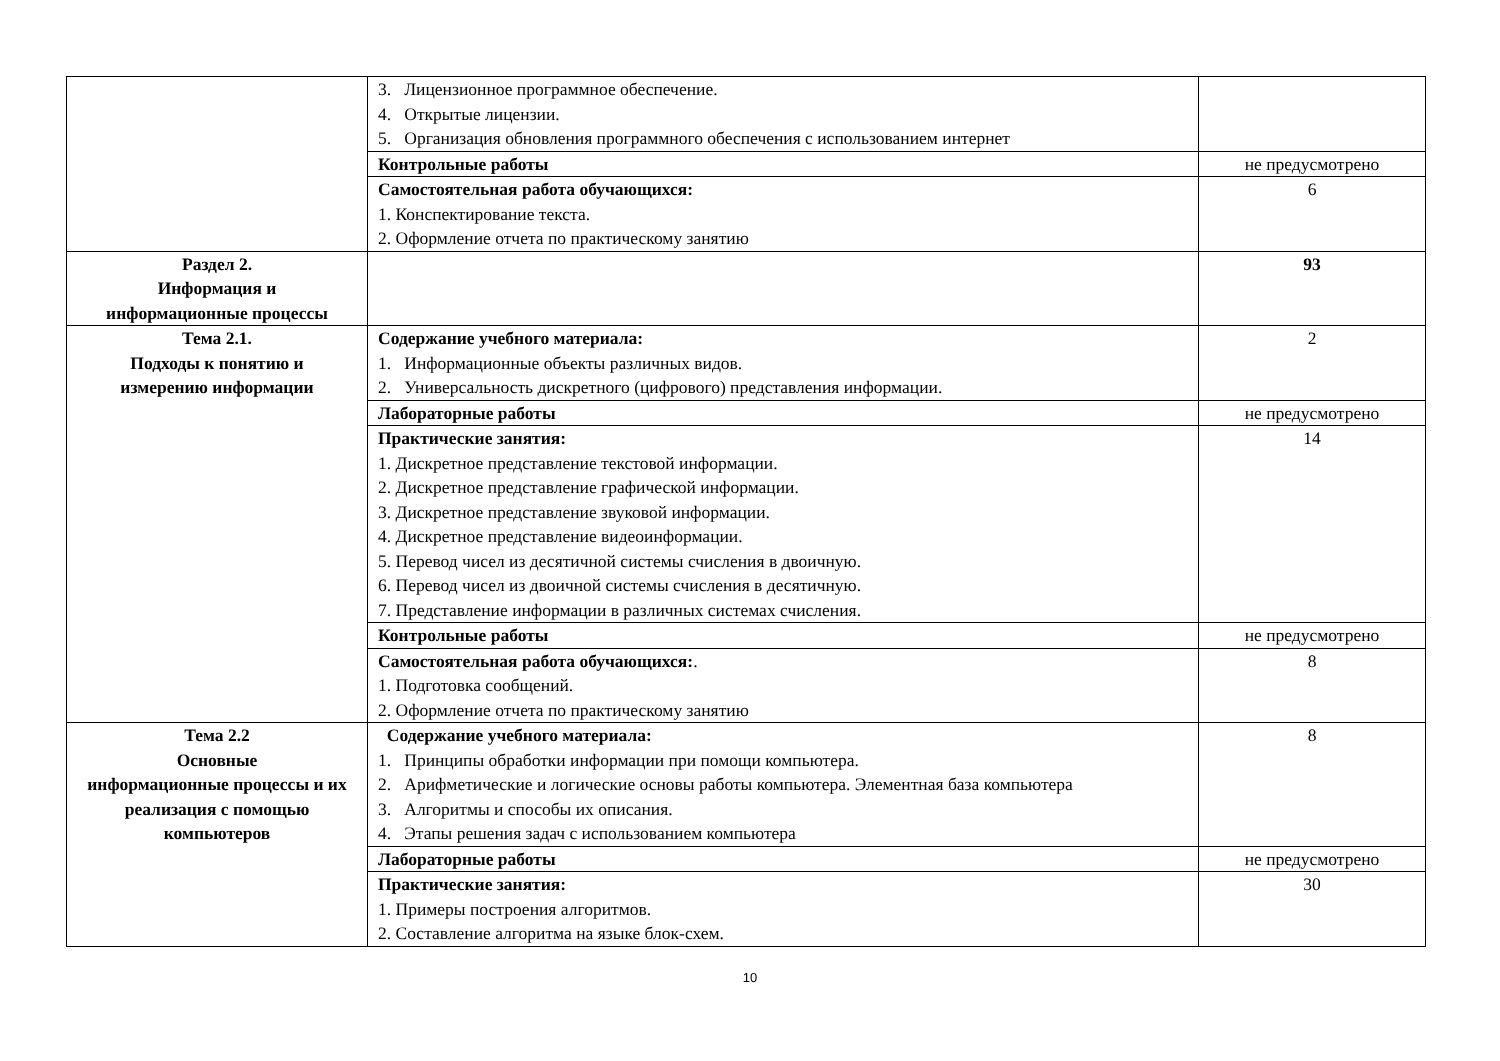| | 3. Лицензионное программное обеспечение. 4. Открытые лицензии. 5. Организация обновления программного обеспечения с использованием интернет | |
| | Контрольные работы | не предусмотрено |
| | Самостоятельная работа обучающихся: 1. Конспектирование текста. 2. Оформление отчета по практическому занятию | 6 |
| Раздел 2. Информация и информационные процессы | | 93 |
| Тема 2.1. Подходы к понятию и измерению информации | Содержание учебного материала: 1. Информационные объекты различных видов. 2. Универсальность дискретного (цифрового) представления информации. | 2 |
| | Лабораторные работы | не предусмотрено |
| | Практические занятия: 1. Дискретное представление текстовой информации. 2. Дискретное представление графической информации. 3. Дискретное представление звуковой информации. 4. Дискретное представление видеоинформации. 5. Перевод чисел из десятичной системы счисления в двоичную. 6. Перевод чисел из двоичной системы счисления в десятичную. 7. Представление информации в различных системах счисления. | 14 |
| | Контрольные работы | не предусмотрено |
| | Самостоятельная работа обучающихся: . 1. Подготовка сообщений. 2. Оформление отчета по практическому занятию | 8 |
| Тема 2.2 Основные информационные процессы и их реализация с помощью компьютеров | Содержание учебного материала: 1. Принципы обработки информации при помощи компьютера. 2. Арифметические и логические основы работы компьютера. Элементная база компьютера 3. Алгоритмы и способы их описания. 4. Этапы решения задач с использованием компьютера | 8 |
| | Лабораторные работы | не предусмотрено |
| | Практические занятия: 1. Примеры построения алгоритмов. 2. Составление алгоритма на языке блок-схем. | 30 |
10